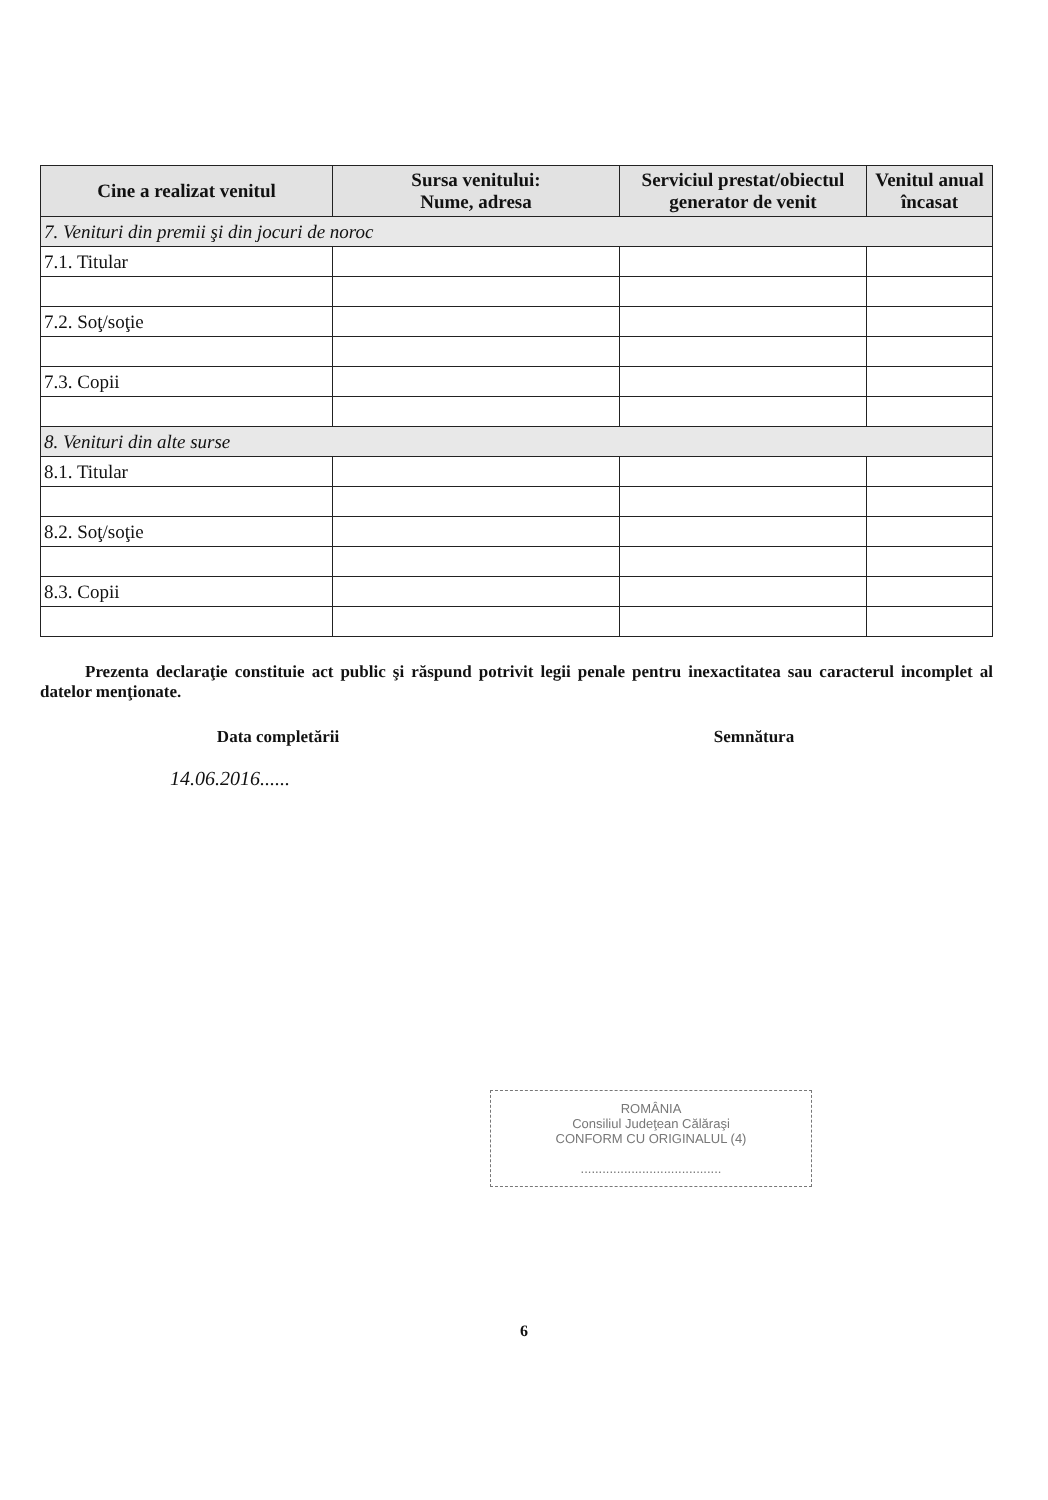| Cine a realizat venitul | Sursa venitului: Nume, adresa | Serviciul prestat/obiectul generator de venit | Venitul anual încasat |
| --- | --- | --- | --- |
| 7. Venituri din premii şi din jocuri de noroc | | | |
| 7.1. Titular | | | |
| 7.2. Soţ/soţie | | | |
| 7.3. Copii | | | |
| 8. Venituri din alte surse | | | |
| 8.1. Titular | | | |
| 8.2. Soţ/soţie | | | |
| 8.3. Copii | | | |
Prezenta declaraţie constituie act public şi răspund potrivit legii penale pentru inexactitatea sau caracterul incomplet al datelor menţionate.
Data completării Semnătura
14.06.2016......
ROMÂNIA
Consiliul Judeţean Călăraşi
CONFORM CU ORIGINALUL (4)
.......................................
6